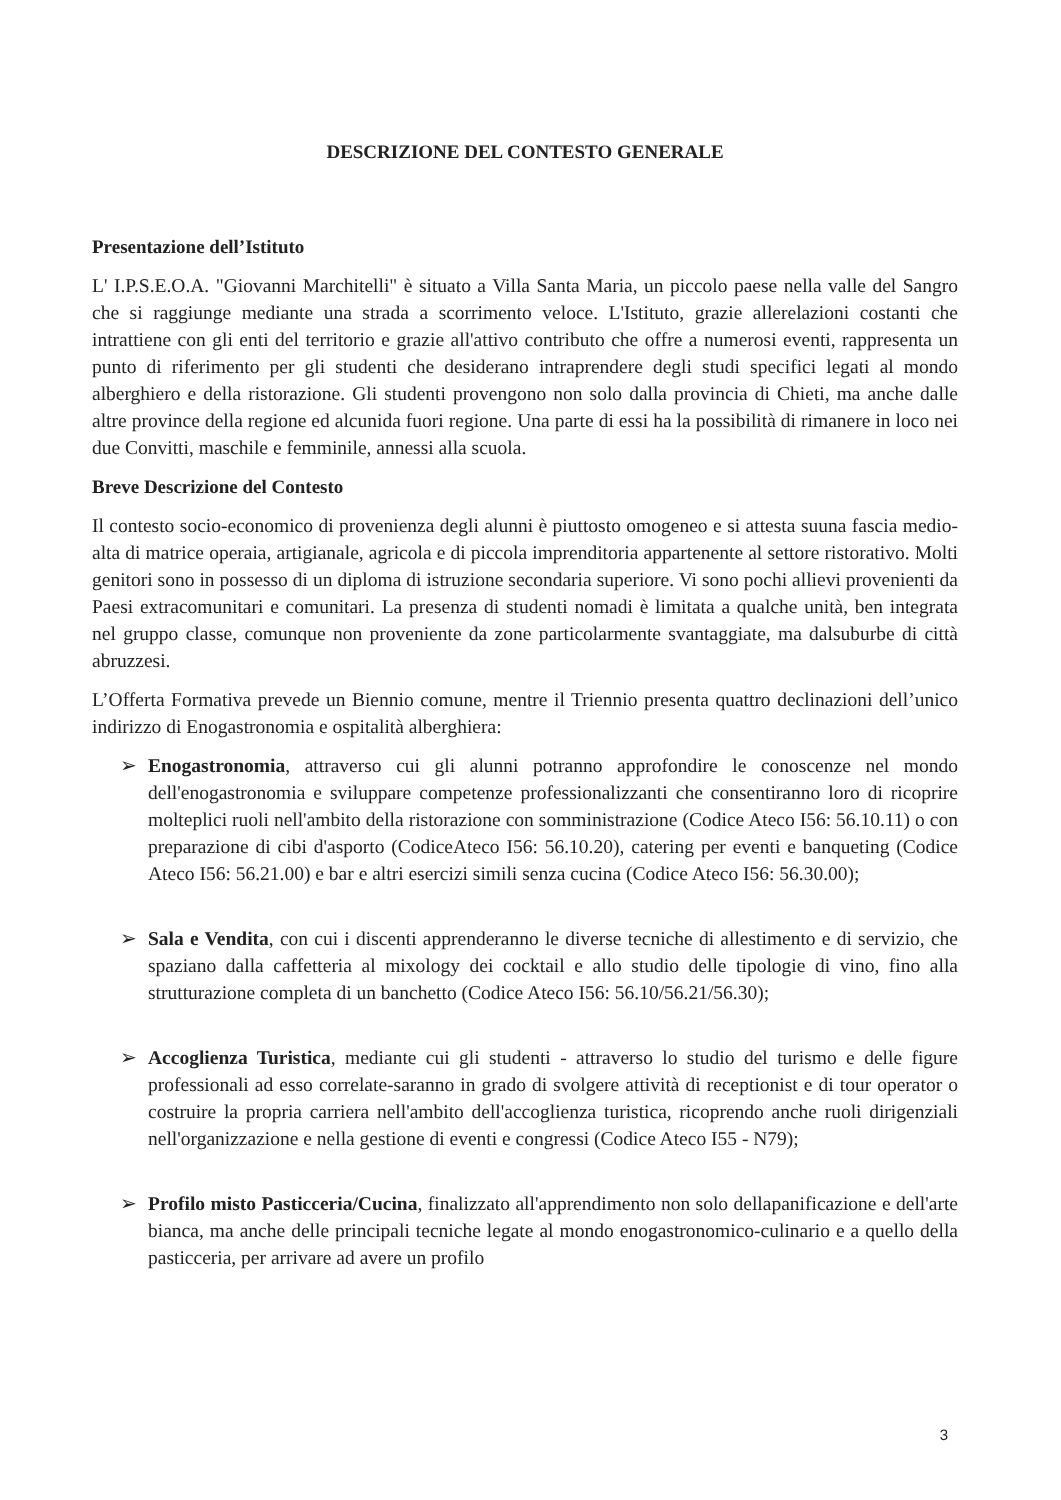DESCRIZIONE DEL CONTESTO GENERALE
Presentazione dell’Istituto
L' I.P.S.E.O.A. "Giovanni Marchitelli" è situato a Villa Santa Maria, un piccolo paese nella valle del Sangro che si raggiunge mediante una strada a scorrimento veloce. L'Istituto, grazie allerelazioni costanti che intrattiene con gli enti del territorio e grazie all'attivo contributo che offre a numerosi eventi, rappresenta un punto di riferimento per gli studenti che desiderano intraprendere degli studi specifici legati al mondo alberghiero e della ristorazione. Gli studenti provengono non solo dalla provincia di Chieti, ma anche dalle altre province della regione ed alcunida fuori regione. Una parte di essi ha la possibilità di rimanere in loco nei due Convitti, maschile e femminile, annessi alla scuola.
Breve Descrizione del Contesto
Il contesto socio-economico di provenienza degli alunni è piuttosto omogeneo e si attesta suuna fascia medio-alta di matrice operaia, artigianale, agricola e di piccola imprenditoria appartenente al settore ristorativo. Molti genitori sono in possesso di un diploma di istruzione secondaria superiore. Vi sono pochi allievi provenienti da Paesi extracomunitari e comunitari. La presenza di studenti nomadi è limitata a qualche unità, ben integrata nel gruppo classe, comunque non proveniente da zone particolarmente svantaggiate, ma dalsuburbe di città abruzzesi.
L’Offerta Formativa prevede un Biennio comune, mentre il Triennio presenta quattro declinazioni dell’unico indirizzo di Enogastronomia e ospitalità alberghiera:
➢ Enogastronomia, attraverso cui gli alunni potranno approfondire le conoscenze nel mondo dell'enogastronomia e sviluppare competenze professionalizzanti che consentiranno loro di ricoprire molteplici ruoli nell'ambito della ristorazione con somministrazione (Codice Ateco I56: 56.10.11) o con preparazione di cibi d'asporto (CodiceAteco I56: 56.10.20), catering per eventi e banqueting (Codice Ateco I56: 56.21.00) e bar e altri esercizi simili senza cucina (Codice Ateco I56: 56.30.00);
➢ Sala e Vendita, con cui i discenti apprenderanno le diverse tecniche di allestimento e di servizio, che spaziano dalla caffetteria al mixology dei cocktail e allo studio delle tipologie di vino, fino alla strutturazione completa di un banchetto (Codice Ateco I56: 56.10/56.21/56.30);
➢ Accoglienza Turistica, mediante cui gli studenti - attraverso lo studio del turismo e delle figure professionali ad esso correlate-saranno in grado di svolgere attività di receptionist e di tour operator o costruire la propria carriera nell'ambito dell'accoglienza turistica, ricoprendo anche ruoli dirigenziali nell'organizzazione e nella gestione di eventi e congressi (Codice Ateco I55 - N79);
➢ Profilo misto Pasticceria/Cucina, finalizzato all'apprendimento non solo dellapanificazione e dell'arte bianca, ma anche delle principali tecniche legate al mondo enogastronomico-culinario e a quello della pasticceria, per arrivare ad avere un profilo
3